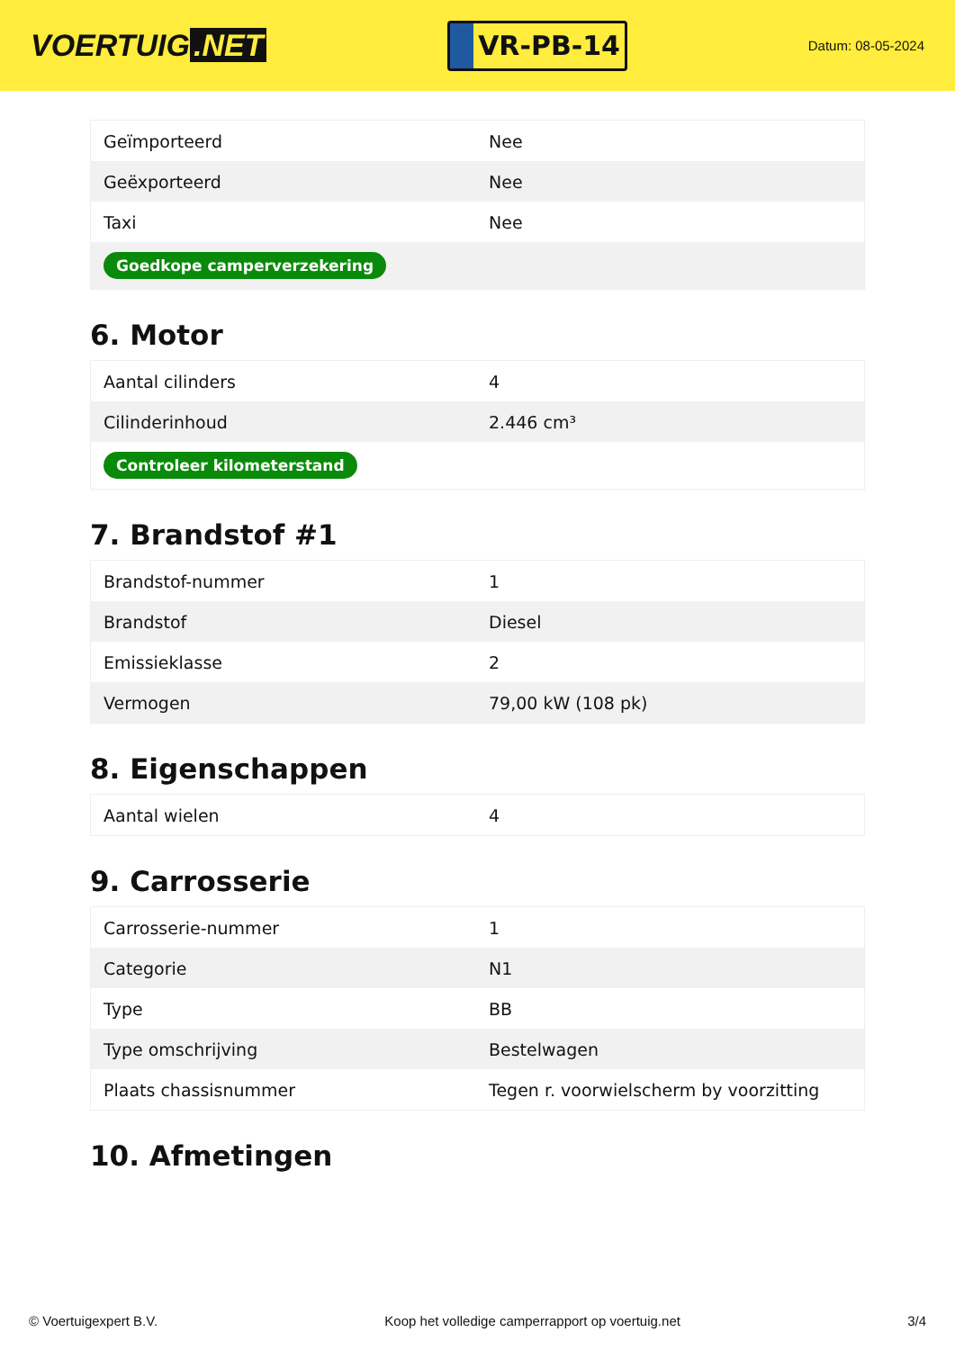VOERTUIG.NET
VR-PB-14
Datum: 08-05-2024
| Geïmporteerd | Nee |
| Geëxporteerd | Nee |
| Taxi | Nee |
| Goedkope camperverzekering | |
6. Motor
| Aantal cilinders | 4 |
| Cilinderinhoud | 2.446 cm³ |
| Controleer kilometerstand | |
7. Brandstof #1
| Brandstof-nummer | 1 |
| Brandstof | Diesel |
| Emissieklasse | 2 |
| Vermogen | 79,00 kW (108 pk) |
8. Eigenschappen
| Aantal wielen | 4 |
9. Carrosserie
| Carrosserie-nummer | 1 |
| Categorie | N1 |
| Type | BB |
| Type omschrijving | Bestelwagen |
| Plaats chassisnummer | Tegen r. voorwielscherm by voorzitting |
10. Afmetingen
© Voertuigexpert B.V. Koop het volledige camperrapport op voertuig.net 3/4